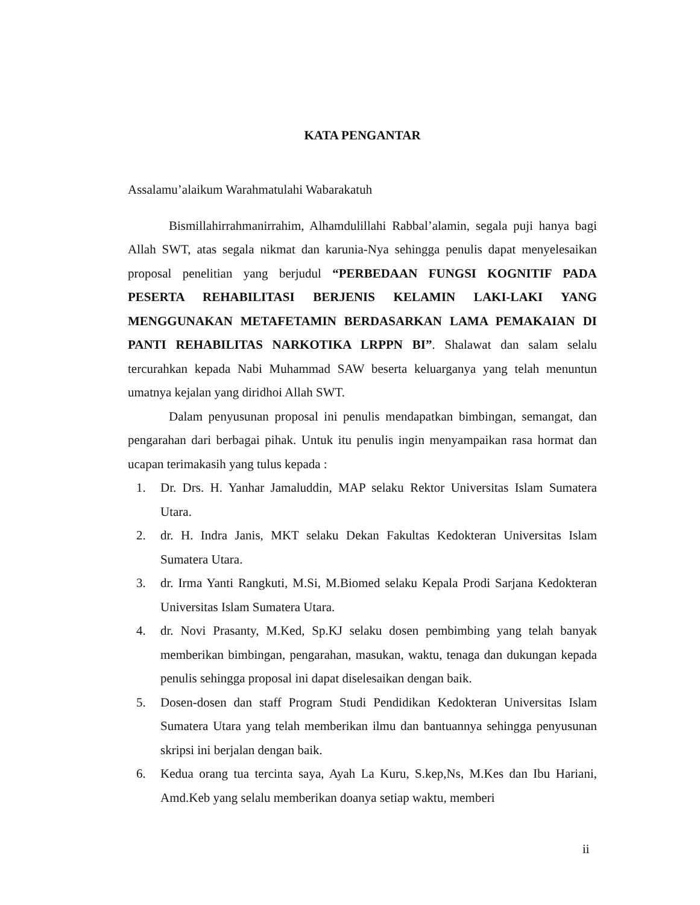KATA PENGANTAR
Assalamu’alaikum Warahmatulahi Wabarakatuh
Bismillahirrahmanirrahim, Alhamdulillahi Rabbal’alamin, segala puji hanya bagi Allah SWT, atas segala nikmat dan karunia-Nya sehingga penulis dapat menyelesaikan proposal penelitian yang berjudul “PERBEDAAN FUNGSI KOGNITIF PADA PESERTA REHABILITASI BERJENIS KELAMIN LAKI-LAKI YANG MENGGUNAKAN METAFETAMIN BERDASARKAN LAMA PEMAKAIAN DI PANTI REHABILITAS NARKOTIKA LRPPN BI”. Shalawat dan salam selalu tercurahkan kepada Nabi Muhammad SAW beserta keluarganya yang telah menuntun umatnya kejalan yang diridhoi Allah SWT.
Dalam penyusunan proposal ini penulis mendapatkan bimbingan, semangat, dan pengarahan dari berbagai pihak. Untuk itu penulis ingin menyampaikan rasa hormat dan ucapan terimakasih yang tulus kepada :
1. Dr. Drs. H. Yanhar Jamaluddin, MAP selaku Rektor Universitas Islam Sumatera Utara.
2. dr. H. Indra Janis, MKT selaku Dekan Fakultas Kedokteran Universitas Islam Sumatera Utara.
3. dr. Irma Yanti Rangkuti, M.Si, M.Biomed selaku Kepala Prodi Sarjana Kedokteran Universitas Islam Sumatera Utara.
4. dr. Novi Prasanty, M.Ked, Sp.KJ selaku dosen pembimbing yang telah banyak memberikan bimbingan, pengarahan, masukan, waktu, tenaga dan dukungan kepada penulis sehingga proposal ini dapat diselesaikan dengan baik.
5. Dosen-dosen dan staff Program Studi Pendidikan Kedokteran Universitas Islam Sumatera Utara yang telah memberikan ilmu dan bantuannya sehingga penyusunan skripsi ini berjalan dengan baik.
6. Kedua orang tua tercinta saya, Ayah La Kuru, S.kep,Ns, M.Kes dan Ibu Hariani, Amd.Keb yang selalu memberikan doanya setiap waktu, memberi
ii